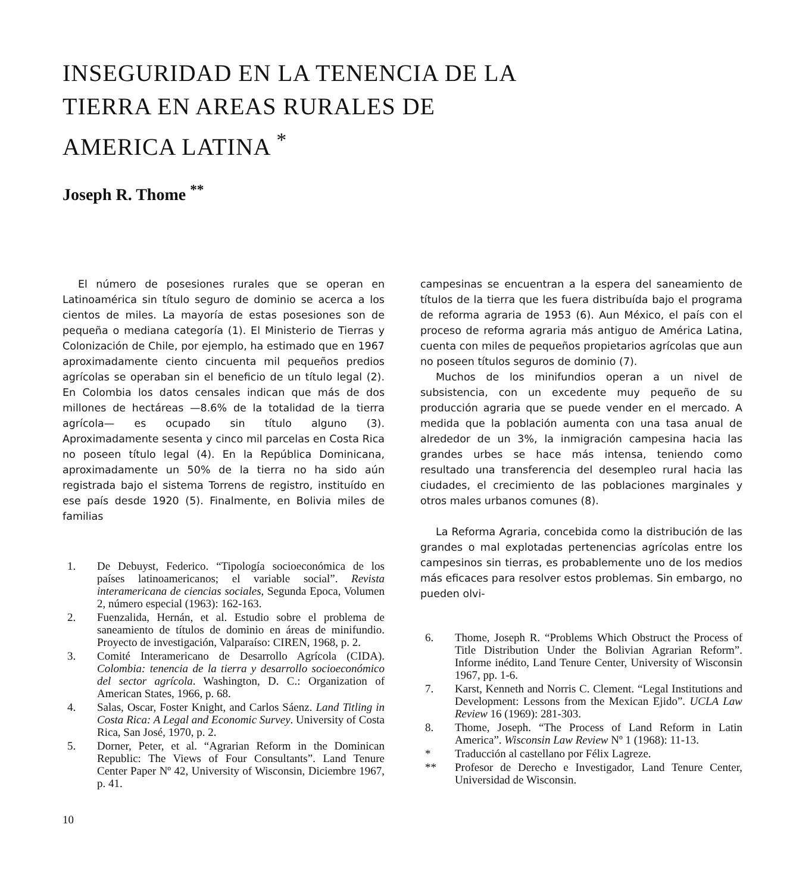INSEGURIDAD EN LA TENENCIA DE LA
TIERRA EN AREAS RURALES DE
AMERICA LATINA <sup>*</sup>
Joseph R. Thome <sup>**</sup>
El número de posesiones rurales que se operan en Latinoamérica sin título seguro de dominio se acerca a los cientos de miles. La mayoría de estas posesiones son de pequeña o mediana categoría (1). El Ministerio de Tierras y Colonización de Chile, por ejemplo, ha estimado que en 1967 aproximadamente ciento cincuenta mil pequeños predios agrícolas se operaban sin el beneficio de un título legal (2). En Colombia los datos censales indican que más de dos millones de hectáreas —8.6% de la totalidad de la tierra agrícola— es ocupado sin título alguno (3). Aproximadamente sesenta y cinco mil parcelas en Costa Rica no poseen título legal (4). En la República Dominicana, aproximadamente un 50% de la tierra no ha sido aún registrada bajo el sistema Torrens de registro, instituído en ese país desde 1920 (5). Finalmente, en Bolivia miles de familias
1. De Debuyst, Federico. “Tipología socioeconómica de los países latinoamericanos; el variable social”. Revista interamericana de ciencias sociales, Segunda Epoca, Volumen 2, número especial (1963): 162-163.
2. Fuenzalida, Hernán, et al. Estudio sobre el problema de saneamiento de títulos de dominio en áreas de minifundio. Proyecto de investigación, Valparaíso: CIREN, 1968, p. 2.
3. Comité Interamericano de Desarrollo Agrícola (CIDA). Colombia: tenencia de la tierra y desarrollo socioeconómico del sector agrícola. Washington, D. C.: Organization of American States, 1966, p. 68.
4. Salas, Oscar, Foster Knight, and Carlos Sáenz. Land Titling in Costa Rica: A Legal and Economic Survey. University of Costa Rica, San José, 1970, p. 2.
5. Dorner, Peter, et al. “Agrarian Reform in the Dominican Republic: The Views of Four Consultants”. Land Tenure Center Paper Nº 42, University of Wisconsin, Diciembre 1967, p. 41.
10
campesinas se encuentran a la espera del saneamiento de títulos de la tierra que les fuera distribuída bajo el programa de reforma agraria de 1953 (6). Aun México, el país con el proceso de reforma agraria más antiguo de América Latina, cuenta con miles de pequeños propietarios agrícolas que aun no poseen títulos seguros de dominio (7).
Muchos de los minifundios operan a un nivel de subsistencia, con un excedente muy pequeño de su producción agraria que se puede vender en el mercado. A medida que la población aumenta con una tasa anual de alrededor de un 3%, la inmigración campesina hacia las grandes urbes se hace más intensa, teniendo como resultado una transferencia del desempleo rural hacia las ciudades, el crecimiento de las poblaciones marginales y otros males urbanos comunes (8).
La Reforma Agraria, concebida como la distribución de las grandes o mal explotadas pertenencias agrícolas entre los campesinos sin tierras, es probablemente uno de los medios más eficaces para resolver estos problemas. Sin embargo, no pueden olvi-
6. Thome, Joseph R. “Problems Which Obstruct the Process of Title Distribution Under the Bolivian Agrarian Reform”. Informe inédito, Land Tenure Center, University of Wisconsin 1967, pp. 1-6.
7. Karst, Kenneth and Norris C. Clement. “Legal Institutions and Development: Lessons from the Mexican Ejido”. UCLA Law Review 16 (1969): 281-303.
8. Thome, Joseph. “The Process of Land Reform in Latin America”. Wisconsin Law Review Nº 1 (1968): 11-13.
* Traducción al castellano por Félix Lagreze.
** Profesor de Derecho e Investigador, Land Tenure Center, Universidad de Wisconsin.